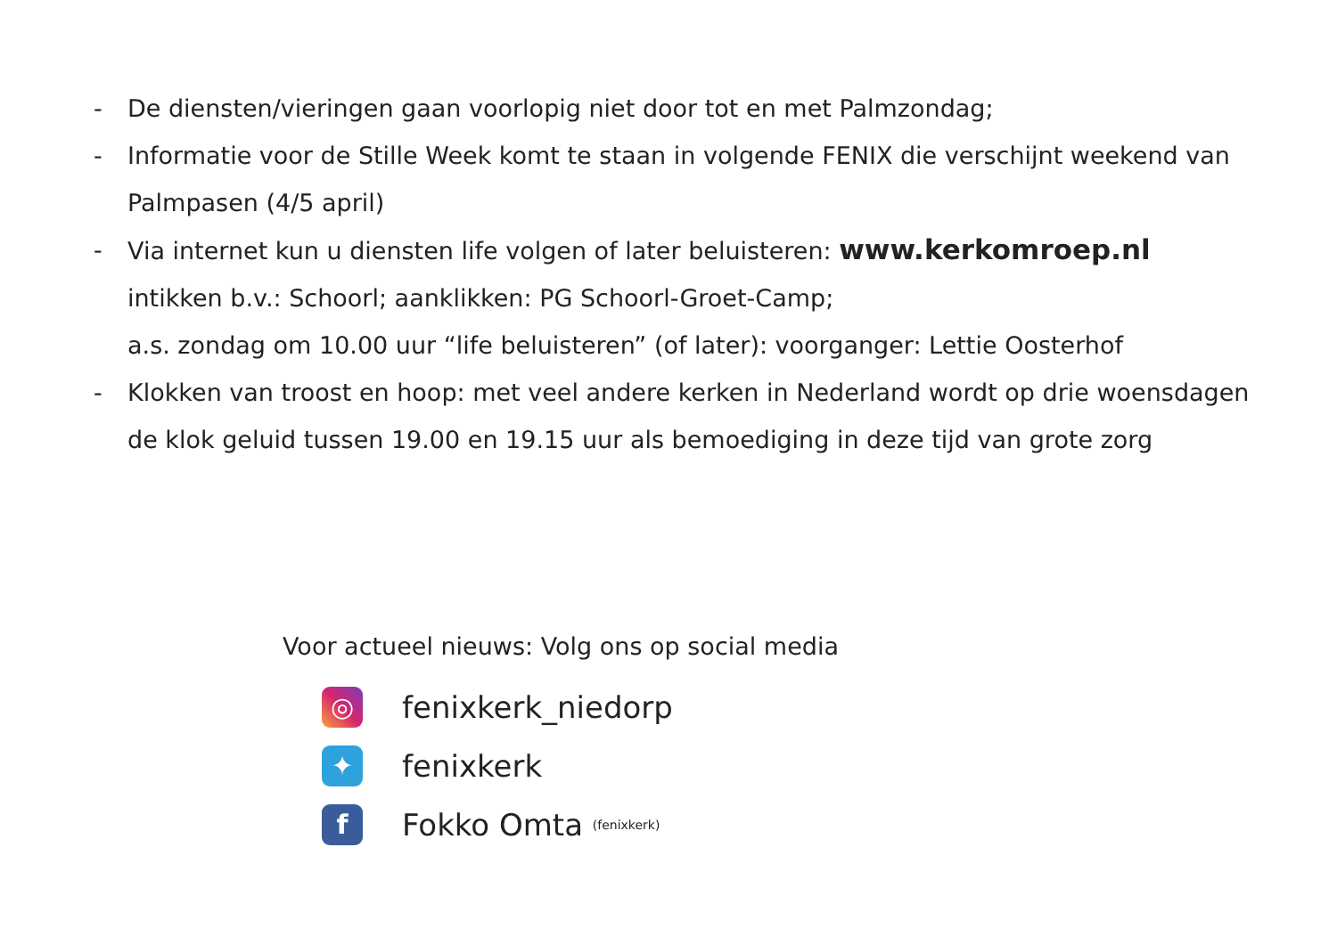- De diensten/vieringen gaan voorlopig niet door tot en met Palmzondag;
- Informatie voor de Stille Week komt te staan in volgende FENIX die verschijnt weekend van Palmpasen (4/5 april)
- Via internet kun u diensten life volgen of later beluisteren: www.kerkomroep.nl
intikken b.v.: Schoorl; aanklikken: PG Schoorl-Groet-Camp;
a.s. zondag om 10.00 uur “life beluisteren” (of later): voorganger: Lettie Oosterhof
- Klokken van troost en hoop: met veel andere kerken in Nederland wordt op drie woensdagen de klok geluid tussen 19.00 en 19.15 uur als bemoediging in deze tijd van grote zorg
Voor actueel nieuws: Volg ons op social media
◎
fenixkerk_niedorp
✦
fenixkerk
f
Fokko Omta (fenixkerk)